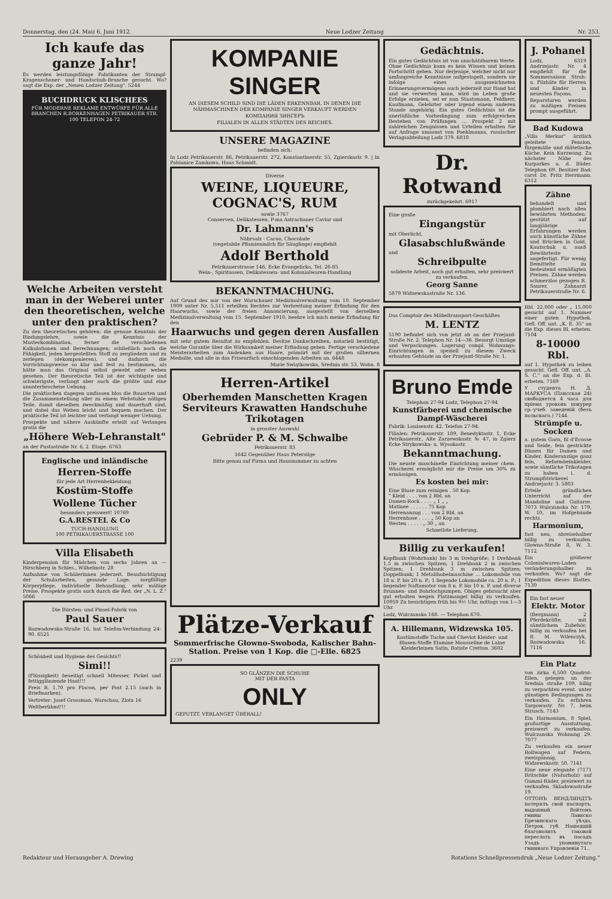Donnerstag, den (24. Mai) 6. Juni 1912. Neue Lodzer Zeitung Nr. 253.
Ich kaufe das ganze Jahr!
Es werden leistungsfähige Fabrikanten der Strumpf-Kragenschoner- und Handschuh-Branche gesucht. Wo? sagt die Exp. der „Neuen Lodzer Zeitung". 5244
BUCHDRUCK KLISCHEES
FÜR MODERNE REKLAME ENTWÜRFE FÜR ALLE BRANCHEN R.BORKENHAGEN PETRIKAUER STR. 100 TELEFON 24-72
Welche Arbeiten versteht man in der Weberei unter den theoretischen, welche unter den praktischen?
Zu den theoretischen gehören: die genaue Kenntnis der Bindungslehre, sowie die Kenntnis der Musterkombination, ferner die verschiedenen Kalkulationen und Berechnungen; schließlich noch die Fähigkeit, jeden hergestellten Stoff zu zergliedern und zu zerlegen (dekomponieren), und dadurch die Vorrichtungsweise so klar und fest zu bestimmen, als hätte man das Original selbst gewebt oder weben gesehen. Der theoretische Teil ist der wichtigste und schwierigste, verlangt aber auch die größte und eine ununterbrochene Uebung.
Die praktischen dagegen umfassen blos die Bauarten und die Zusammenstellung aller zu einem Webstuhle nötigen Teile, damit dieselben zweckmäßig und dauerhaft sind, und dabei das Weben leicht und bequem machen. Der praktische Teil ist leichter und verlangt weniger Uebung.
Prospekte und nähere Auskünfte erteilt auf Verlangen gratis die
„Höhere Web-Lehranstalt"
an der Pustastraße Nr. 6, 2. Etage. 6763
Englische und inländische
Herren-Stoffe
für jede Art Herrenbekleidung.
Kostüm-Stoffe
Wollene Tücher
besonders preiswert! 10769
G.A.RESTEL & Co
TUCH-HANDLUNG
100 PETRIKAUERSTRASSE 100
Villa Elisabeth
Kinderpension für Mädchen von sechs Jahren an — Hirschberg in Schles., Wilhelmstr. 28
Aufnahme von Schülerinnen jederzeit. Beaufsichtigung der Schularbeiten, gesunde Lage, sorgfältige Körperpflege, individuelle Behandlung, sehr mäßige Preise. Prospekte gratis auch durch die Red. der „N. L. Z." 5066
Die Bürsten- und Pinsel-Fabrik von
Paul Sauer
Rozwadowska-Straße 16, hat Telefon-Verbindung 24-90. 6521
Schönheit und Hygiene des Gesichts!!
Simi!!
(Flüssigkeit) beseitigt schnell Mitesser, Pickel und fettigglänzende Haut!!!
Preis R. 1.70 pro Flacon, per Post 2.15 (auch in Briefmarken).
Vertreter: Josef Grossman, Warschau, Zlota 16
Weltberühmt!!!
KOMPANIE SINGER
AN DIESEM SCHILD SIND DIE LÄDEN ERKENNBAR, IN DENEN DIE NÄHMASCHINEN DER KOMPANIE SINGER VERKAUFT WERDEN
КОМПАНИЯ ЗИНГЕРЪ
FILIALEN IN ALLEN STÄDTEN DES REICHES.
UNSERE MAGAZINE
befinden sich:
In Lodz Petrikauerstr. 86, Petrikauerstr. 272, Konstantinerstr. 55, Zgierskastr. 9. | In Pabianice Zamkowa, Haus Schmidt.
Diverse
WEINE, LIQUEURE, COGNAC'S, RUM
sowie 3767
Conserven, Delikatessen, P-ma Astrachaner Caviar und
Dr. Lahmann's
Nährsalz - Cacao, Chocolade
(vegetabile Pflanzenmilch für Säuglinge) empfiehlt
Adolf Berthold
Petrikauerstrasse 146, Ecke Evangelicka, Tel. 26-85
Wein-, Spirituosen, Delikatessen- und Kolonialwaren-Handlung
BEKANNTMACHUNG.
Auf Grund des mir von der Warschauer Medizinalverwaltung vom 10. September 1909 unter Nr. 5,511 erteilten Rechtes zur Verbreitung meiner Erfindung für den Haarwuchs, sowie der freien Annoncierung, ausgestellt von derselben Medizinalverwaltung vom 15. September 1910, beehre ich mich meine Erfindung für den
Haarwuchs und gegen deren Ausfallen
mit sehr gutem Resultat zu empfehlen. Besitze Dankschreiben, notariell bestätigt, welche Garantie über die Wirksamkeit meiner Erfindung geben. Fertige verschiedene Meisterarbeiten zum Andenken aus Haare, prämiirt mit der großen silbernen Medaille, und alle in das Friseurfach einschlagenden Arbeiten an. 6448
Marie Swiątkowska, Srednia str. 53, Wohn. 8
Herren-Artikel
Oberhemden Manschetten Kragen Serviteurs Krawatten Handschuhe Trikotagen
in grosster Auswahl
Gebrüder P. & M. Schwalbe
Petrikauerstr. 83
1642 Gegenüber Haus Petersilge
Bitte genau auf Firma und Hausnummer zu achten
Plätze-Verkauf
Sommerfrische Głowno-Swoboda, Kalischer Bahn-Station. Preise von 1 Kop. die □-Elle. 6825
2239
SO GLÄNZEN DIE SCHUHE
MIT DER PASTA
ONLY
GEPUTZT. VERLANGET ÜBERALL!
Gedächtnis.
Ein gutes Gedächtnis ist von unschätzbarem Werte. Ohne Gedächtnis kann es kein Wissen und keinen Fortschritt geben. Nur derjenige, welcher nicht nur umfangreiche Kenntnisse aufgestapelt, sondern sie infolge eines ausgezeichneten Erinnerungsvermögens auch jederzeit zur Hand hat und sie verwerten kann, wird im Leben große Erfolge erzielen, sei er nun Staatsmann, Feldherr, Kaufmann, Gelehrter oder irgend einem anderen Stande angehörig. Ein gutes Gedächtnis ist die unerläßliche Vorbedingung zum erfolgreichen Bestehen von Prüfungen ... Prospekt 2 mit zahlreichen Zeugnissen und Urteilen erhalten Sie auf Anfrage umsonst von Poehlmanns, russischer Verlagsabteilung Lodz 379. 6810
Dr. Rotwand
zurückgekehrt. 6917
Eine große
Eingangstür
mit Oberlicht,
Glasabschlußwände
und
Schreibpulte
solideste Arbeit, noch gut erhalten, sehr preiswert zu verkaufen.
Georg Sanne
5879 Widzewskastraße Nr. 136.
Das Comptoir des Möbeltransport-Geschäftes
M. LENTZ
5190 befindet sich von jetzt ab an der Przejazd-Straße Nr. 2. Telephon Nr. 14—36. Besorgt Umzüge und Verpackungen. Lagerung compl. Wohnungs-Einrichtungen in speziell zu diesem Zweck erbauten Gebäude an der Przejazd-Straße Nr. 1.
Bruno Emde
Telephon 27-94 Lodz, Telephon 27-94
Kunstfärberei und chemische Dampf-Wäscherei
Fabrik: Louisenstr. 42. Telefon 27-94.
Filialen: Petrikauerstr. 189, Benedyktastr. 1, Ecke Petrikauerstr., Alte Zarzewskastr. № 47, in Zgierz Ecke Strykowska- u. Wysokastr.
Bekanntmachung.
Die neuste maschinelle Einrichtung meiner chem. Wäscherei ermöglicht mir die Preise um 30% zu ermässigen.
Es kosten bei mir:
Eine Bluse zum reinigen . 50 Kop.
" Kleid . . . . von 2 Rbl. an
Damen-Rock . . . . „ 1 „ „
Matinee . . . . . . 75 Kop
Herrenanzug . . . von 2 Rbl. an
Herrenhose . . . . „ 50 Kop an
Westen . . . . . „ 30 „ an
Schnellste Lieferung.
Billig zu verkaufen!
Kopfbank (Wohrbank) bis 3 m Drehgröße; 1 Drehbank 1,5 m zwischen Spitzen; 1 Drehbank 2 m zwischen Spitzen; 1 Drehbank 3 m zwischen Spitzen; Doppelbank; 1 Metallhobelmaschine ... Lokomobile von 18 n. P. bis 20 n. P.; 1 liegende Lokomobile ca. 20 n. P.; 1 liegender Naftamotor von 8 n. P. bis 10 n. P. und diverse Brunnen- und Bohrlochpumpen. Obiges gebraucht aber gut erhalten wegen Platzmangel billig zu verkaufen. 10959 Zu besichtigen früh bis 9½ Uhr, mittags von 1—3 Uhr.
Lodz, Wulczanska 168. — Telephon 670.
A. Hillemann, Widzewska 105.
Kostümstoffe Tuche und Cheviot Kleider- und Blusen-Stoffe Etamine Mousseline de Laine Kleiderleinen Satin, Batiste Cretton. 3602
J. Pohanel
Lodz, 6319 Andrzejastr. Nr. 4 empfiehlt für die Sommersaison Stroh- u. Filzhüte für Herren und Kinder in neuesten Façons.
Reparaturen werden zu mäßigen Preisen prompt ausgeführt.
Bad Kudowa
„Villa Merkur" ärztlich geleitete Pension, fürgemäße und diätetische Küche. Kein Kurzwang. Zu nächster Nähe des Kurparkes u. d. Bäder. Telephon 69. Besitzer Bad: carst Dr. Fritz Herrmann. 6312
Zähne
behandelt und plombiert nach allen bewährten Methoden: gestützt auf langjährige Erfahrungen werden auch künstliche Zähne und Brücken in Gold, Kautschuk u. ausß Bewährteste angefertigt. Für wenig Bemittelte zu bedeutend ermäßigten Preisen. Zähne werden schmerzlos gezogen R. Saurer, Zahnarzt Petrikauerstraße Nr. 6.
Rbl. 22,000 oder „ 15,000 gesucht auf 1. Nummer einer guten Hypothek. Gefl. Off. unt. „K. E. 35" an die Exp. dieses Bl. erbeten. 7104
8-10000 Rbl.
auf 1. Hypothek zu leihen gesucht. Gefl. Off. unt. „A. S. C." an die Exp. d. Bl. erbeten. 7169
У студента Н. Д. МАРКУСА (Пансская 24) свободяется 4 часа для пріема уроковъ покурер ср.-учеб. заведеній (безъ польскаго.) 7144
Strümpfe u. Socken
a. gutem Garn, fil d'Ecosse und Seide, fein gestrickte Blusen für Damen und Kinder, Kinderanzüge ganz fein, Reformbeinkleider, sowie sämtliche Trikotagen zu haben i. d. Strumpfstrickerei Andrzejastr. 3. 5803
Erteile gründlichen Unterricht auf der Mandoline und Guitarre. 7073 Wulczanska Nr. 179, W. 10, im Hofgebäude rechts.
Harmonium,
fast neu, abreisehalber billig zu verkaufen. Glowna-Straße 8, W. 3. 7112
Ein größerer Colonialwaren-Laden veränderungshalber zu verkaufen. Wo? sagt die Expedition dieses Blattes. 7130
Ein fast neuer
Elektr. Motor
(Bergmann) 2 Pferdekräfte, mit sämtlichem Zubehör, billig zu verkaufen bei B. M. Wilenczyk, Rozwadowska 16. 7116
Ein Platz
von zirka 6,500 Quadrat-Ellen, gelegen an der Srednia straße 109, billig zu verpachten event. unter günstigen Bedingungen zu verkaufen. Zu erfahren Targowastr. Nr. 7, beim Strusch. 7143
Ein Harmonium, 8 Spiel, großartige Ausstattung, preiswert zu verkaufen. Wulczanska Wohnung 29. 7077
Zu verkaufen ein neuer Rollwagen auf Federn, zweispännig, Widzewskastr. 50. 7141
Eine neue elegante (7171 Britschke (Naturholz) auf Gummi-Räder, preiswert zu verkaufen. Skladowastraße 19.
ОТТОНЪ ВЕНДЛЯНДТЪ потерялъ свой паспортъ, выданный Войтомъ гмины Лависко Брезинскаго уѣзда, Петрок. губ. Нашедшій благоволитъ таковой переслать въ посадъ Узадъ упомянутаго гминнаго Управленія 71..
Redakteur und Herausgeber A. Drewing Rotations Schnellpressendruk „Neue Lodzer Zeitung."